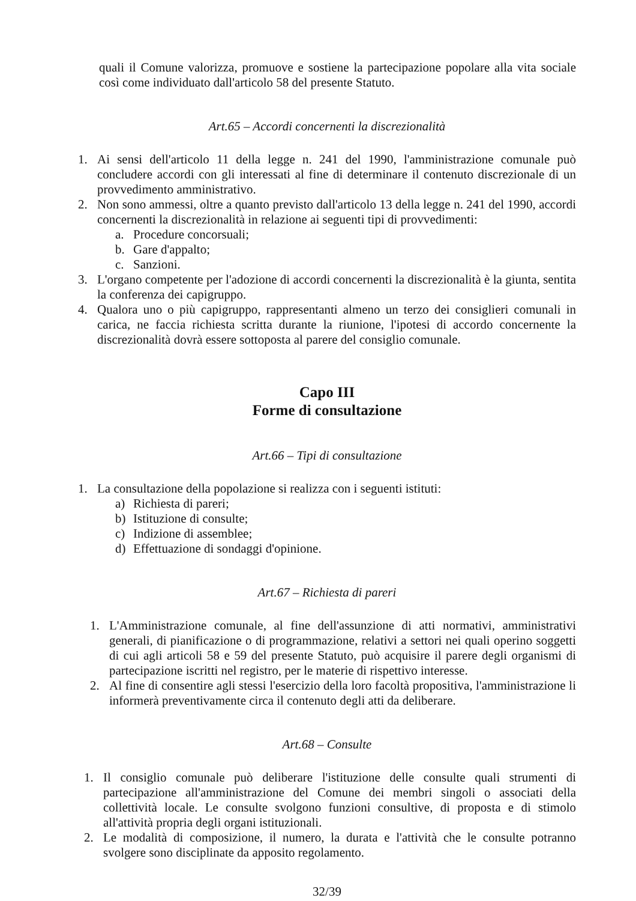quali il Comune valorizza, promuove e sostiene la partecipazione popolare alla vita sociale così come individuato dall'articolo 58 del presente Statuto.
Art.65 – Accordi concernenti la discrezionalità
1. Ai sensi dell'articolo 11 della legge n. 241 del 1990, l'amministrazione comunale può concludere accordi con gli interessati al fine di determinare il contenuto discrezionale di un provvedimento amministrativo.
2. Non sono ammessi, oltre a quanto previsto dall'articolo 13 della legge n. 241 del 1990, accordi concernenti la discrezionalità in relazione ai seguenti tipi di provvedimenti:
a. Procedure concorsuali;
b. Gare d'appalto;
c. Sanzioni.
3. L'organo competente per l'adozione di accordi concernenti la discrezionalità è la giunta, sentita la conferenza dei capigruppo.
4. Qualora uno o più capigruppo, rappresentanti almeno un terzo dei consiglieri comunali in carica, ne faccia richiesta scritta durante la riunione, l'ipotesi di accordo concernente la discrezionalità dovrà essere sottoposta al parere del consiglio comunale.
Capo III
Forme di consultazione
Art.66 – Tipi di consultazione
1. La consultazione della popolazione si realizza con i seguenti istituti:
a) Richiesta di pareri;
b) Istituzione di consulte;
c) Indizione di assemblee;
d) Effettuazione di sondaggi d'opinione.
Art.67 – Richiesta di pareri
1. L'Amministrazione comunale, al fine dell'assunzione di atti normativi, amministrativi generali, di pianificazione o di programmazione, relativi a settori nei quali operino soggetti di cui agli articoli 58 e 59 del presente Statuto, può acquisire il parere degli organismi di partecipazione iscritti nel registro, per le materie di rispettivo interesse.
2. Al fine di consentire agli stessi l'esercizio della loro facoltà propositiva, l'amministrazione li informerà preventivamente circa il contenuto degli atti da deliberare.
Art.68 – Consulte
1. Il consiglio comunale può deliberare l'istituzione delle consulte quali strumenti di partecipazione all'amministrazione del Comune dei membri singoli o associati della collettività locale. Le consulte svolgono funzioni consultive, di proposta e di stimolo all'attività propria degli organi istituzionali.
2. Le modalità di composizione, il numero, la durata e l'attività che le consulte potranno svolgere sono disciplinate da apposito regolamento.
32/39